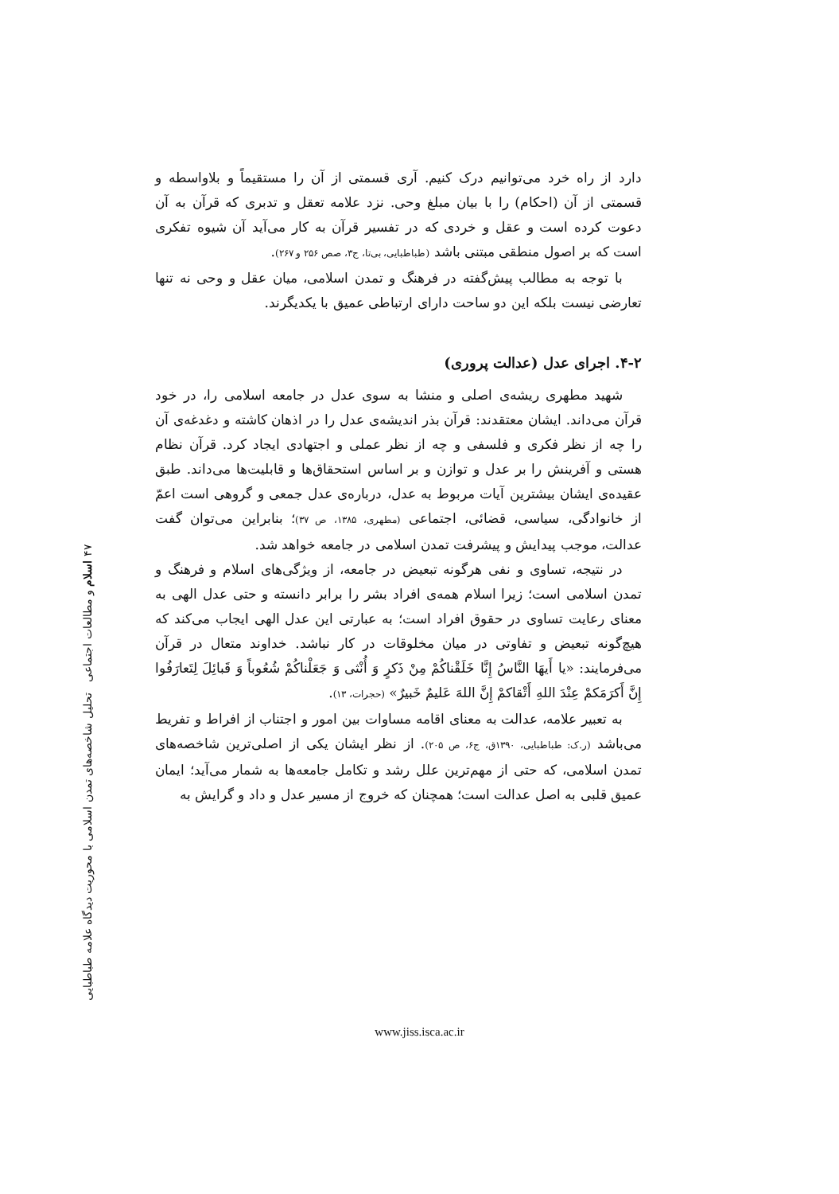دارد از راه خرد می‌توانیم درک کنیم. آری قسمتی از آن را مستقیماً و بلاواسطه و قسمتی از آن (احکام) را با بیان مبلغ وحی. نزد علامه تعقل و تدبری که قرآن به آن دعوت کرده است و عقل و خردی که در تفسیر قرآن به کار می‌آید آن شیوه تفکری است که بر اصول منطقی مبتنی باشد (طباطبایی، بی‌تا، ج۳، صص ۲۵۶ و ۲۶۷).
با توجه به مطالب پیش‌گفته در فرهنگ و تمدن اسلامی، میان عقل و وحی نه تنها تعارضی نیست بلکه این دو ساحت دارای ارتباطی عمیق با یکدیگرند.
۴-۲. اجرای عدل (عدالت پروری)
شهید مطهری ریشه‌ی اصلی و منشا به سوی عدل در جامعه اسلامی را، در خود قرآن می‌داند. ایشان معتقدند: قرآن بذر اندیشه‌ی عدل را در اذهان کاشته و دغدغه‌ی آن را چه از نظر فکری و فلسفی و چه از نظر عملی و اجتهادی ایجاد کرد. قرآن نظام هستی و آفرینش را بر عدل و توازن و بر اساس استحقاق‌ها و قابلیت‌ها می‌داند. طبق عقیده‌ی ایشان بیشترین آیات مربوط به عدل، درباره‌ی عدل جمعی و گروهی است اعمّ از خانوادگی، سیاسی، قضائی، اجتماعی (مطهری، ۱۳۸۵، ص ۳۷)؛ بنابراین می‌توان گفت عدالت، موجب پیدایش و پیشرفت تمدن اسلامی در جامعه خواهد شد.
در نتیجه، تساوی و نفی هرگونه تبعیض در جامعه، از ویژگی‌های اسلام و فرهنگ و تمدن اسلامی است؛ زیرا اسلام همه‌ی افراد بشر را برابر دانسته و حتی عدل الهی به معنای رعایت تساوی در حقوق افراد است؛ به عبارتی این عدل الهی ایجاب می‌کند که هیچ‌گونه تبعیض و تفاوتی در میان مخلوقات در کار نباشد. خداوند متعال در قرآن می‌فرمایند: «يا أَيهَا النَّاسُ إِنَّا خَلَقْناكُمْ مِنْ ذَكرٍ وَ أُنْثى وَ جَعَلْناكُمْ شُعُوباً وَ قَبائِلَ لِتَعارَفُوا إِنَّ أَكرَمَكمْ عِنْدَ اللهِ أَتْقاكمْ إِنَّ اللهَ عَليمٌ خَبيرٌ» (حجرات، ۱۳).
به تعبیر علامه، عدالت به معنای اقامه مساوات بین امور و اجتناب از افراط و تفریط می‌باشد (ر.ک: طباطبایی، ۱۳۹۰ق، ج۶، ص ۲۰۵). از نظر ایشان یکی از اصلی‌ترین شاخصه‌های تمدن اسلامی، که حتی از مهم‌ترین علل رشد و تکامل جامعه‌ها به شمار می‌آید؛ ایمان عمیق قلبی به اصل عدالت است؛ همچنان که خروج از مسیر عدل و داد و گرایش به
۴۷ اسلام و مطالعات اجتماعی تحلیل شاخصه‌های تمدن اسلامی با محوریت دیدگاه علامه طباطبایی
www.jiss.isca.ac.ir